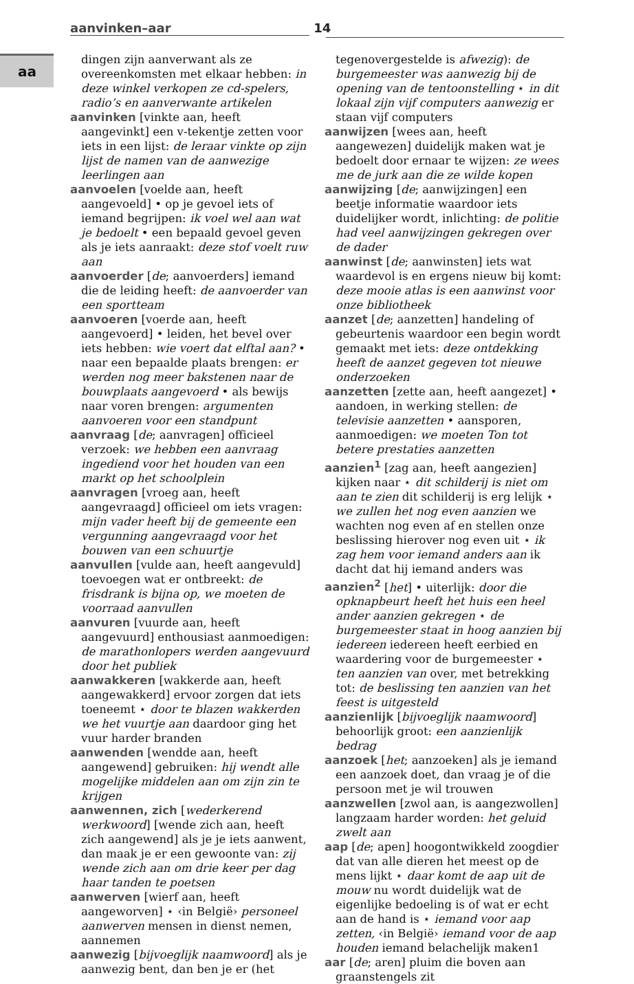aa
aanvinken–aar 14
dingen zijn aanverwant als ze overeenkomsten met elkaar hebben: in deze winkel verkopen ze cd-spelers, radio’s en aanverwante artikelen
aanvinken [vinkte aan, heeft aangevinkt] een v-tekentje zetten voor iets in een lijst: de leraar vinkte op zijn lijst de namen van de aanwezige leerlingen aan
aanvoelen [voelde aan, heeft aangevoeld] • op je gevoel iets of iemand begrijpen: ik voel wel aan wat je bedoelt • een bepaald gevoel geven als je iets aanraakt: deze stof voelt ruw aan
aanvoerder [de; aanvoerders] iemand die de leiding heeft: de aanvoerder van een sportteam
aanvoeren [voerde aan, heeft aangevoerd] • leiden, het bevel over iets hebben: wie voert dat elftal aan? • naar een bepaalde plaats brengen: er werden nog meer bakstenen naar de bouwplaats aangevoerd • als bewijs naar voren brengen: argumenten aanvoeren voor een standpunt
aanvraag [de; aanvragen] officieel verzoek: we hebben een aanvraag ingediend voor het houden van een markt op het schoolplein
aanvragen [vroeg aan, heeft aangevraagd] officieel om iets vragen: mijn vader heeft bij de gemeente een vergunning aangevraagd voor het bouwen van een schuurtje
aanvullen [vulde aan, heeft aangevuld] toevoegen wat er ontbreekt: de frisdrank is bijna op, we moeten de voorraad aanvullen
aanvuren [vuurde aan, heeft aangevuurd] enthousiast aanmoedigen: de marathonlopers werden aangevuurd door het publiek
aanwakkeren [wakkerde aan, heeft aangewakkerd] ervoor zorgen dat iets toeneemt ⋆ door te blazen wakkerden we het vuurtje aan daardoor ging het vuur harder branden
aanwenden [wendde aan, heeft aangewend] gebruiken: hij wendt alle mogelijke middelen aan om zijn zin te krijgen
aanwennen, zich [wederkerend werkwoord] [wende zich aan, heeft zich aangewend] als je je iets aanwent, dan maak je er een gewoonte van: zij wende zich aan om drie keer per dag haar tanden te poetsen
aanwerven [wierf aan, heeft aangeworven] ⋆ ‹in België› personeel aanwerven mensen in dienst nemen, aannemen
aanwezig [bijvoeglijk naamwoord] als je aanwezig bent, dan ben je er (het
tegenovergestelde is afwezig): de burgemeester was aanwezig bij de opening van de tentoonstelling ⋆ in dit lokaal zijn vijf computers aanwezig er staan vijf computers
aanwijzen [wees aan, heeft aangewezen] duidelijk maken wat je bedoelt door ernaar te wijzen: ze wees me de jurk aan die ze wilde kopen
aanwijzing [de; aanwijzingen] een beetje informatie waardoor iets duidelijker wordt, inlichting: de politie had veel aanwijzingen gekregen over de dader
aanwinst [de; aanwinsten] iets wat waardevol is en ergens nieuw bij komt: deze mooie atlas is een aanwinst voor onze bibliotheek
aanzet [de; aanzetten] handeling of gebeurtenis waardoor een begin wordt gemaakt met iets: deze ontdekking heeft de aanzet gegeven tot nieuwe onderzoeken
aanzetten [zette aan, heeft aangezet] • aandoen, in werking stellen: de televisie aanzetten • aansporen, aanmoedigen: we moeten Ton tot betere prestaties aanzetten
aanzien<sup>1</sup> [zag aan, heeft aangezien] kijken naar ⋆ dit schilderij is niet om aan te zien dit schilderij is erg lelijk ⋆ we zullen het nog even aanzien we wachten nog even af en stellen onze beslissing hierover nog even uit ⋆ ik zag hem voor iemand anders aan ik dacht dat hij iemand anders was
aanzien<sup>2</sup> [het] • uiterlijk: door die opknapbeurt heeft het huis een heel ander aanzien gekregen ⋆ de burgemeester staat in hoog aanzien bij iedereen iedereen heeft eerbied en waardering voor de burgemeester ⋆ ten aanzien van over, met betrekking tot: de beslissing ten aanzien van het feest is uitgesteld
aanzienlijk [bijvoeglijk naamwoord] behoorlijk groot: een aanzienlijk bedrag
aanzoek [het; aanzoeken] als je iemand een aanzoek doet, dan vraag je of die persoon met je wil trouwen
aanzwellen [zwol aan, is aangezwollen] langzaam harder worden: het geluid zwelt aan
aap [de; apen] hoogontwikkeld zoogdier dat van alle dieren het meest op de mens lijkt ⋆ daar komt de aap uit de mouw nu wordt duidelijk wat de eigenlijke bedoeling is of wat er echt aan de hand is ⋆ iemand voor aap zetten, ‹in België› iemand voor de aap houden iemand belachelijk maken1
aar [de; aren] pluim die boven aan graanstengels zit